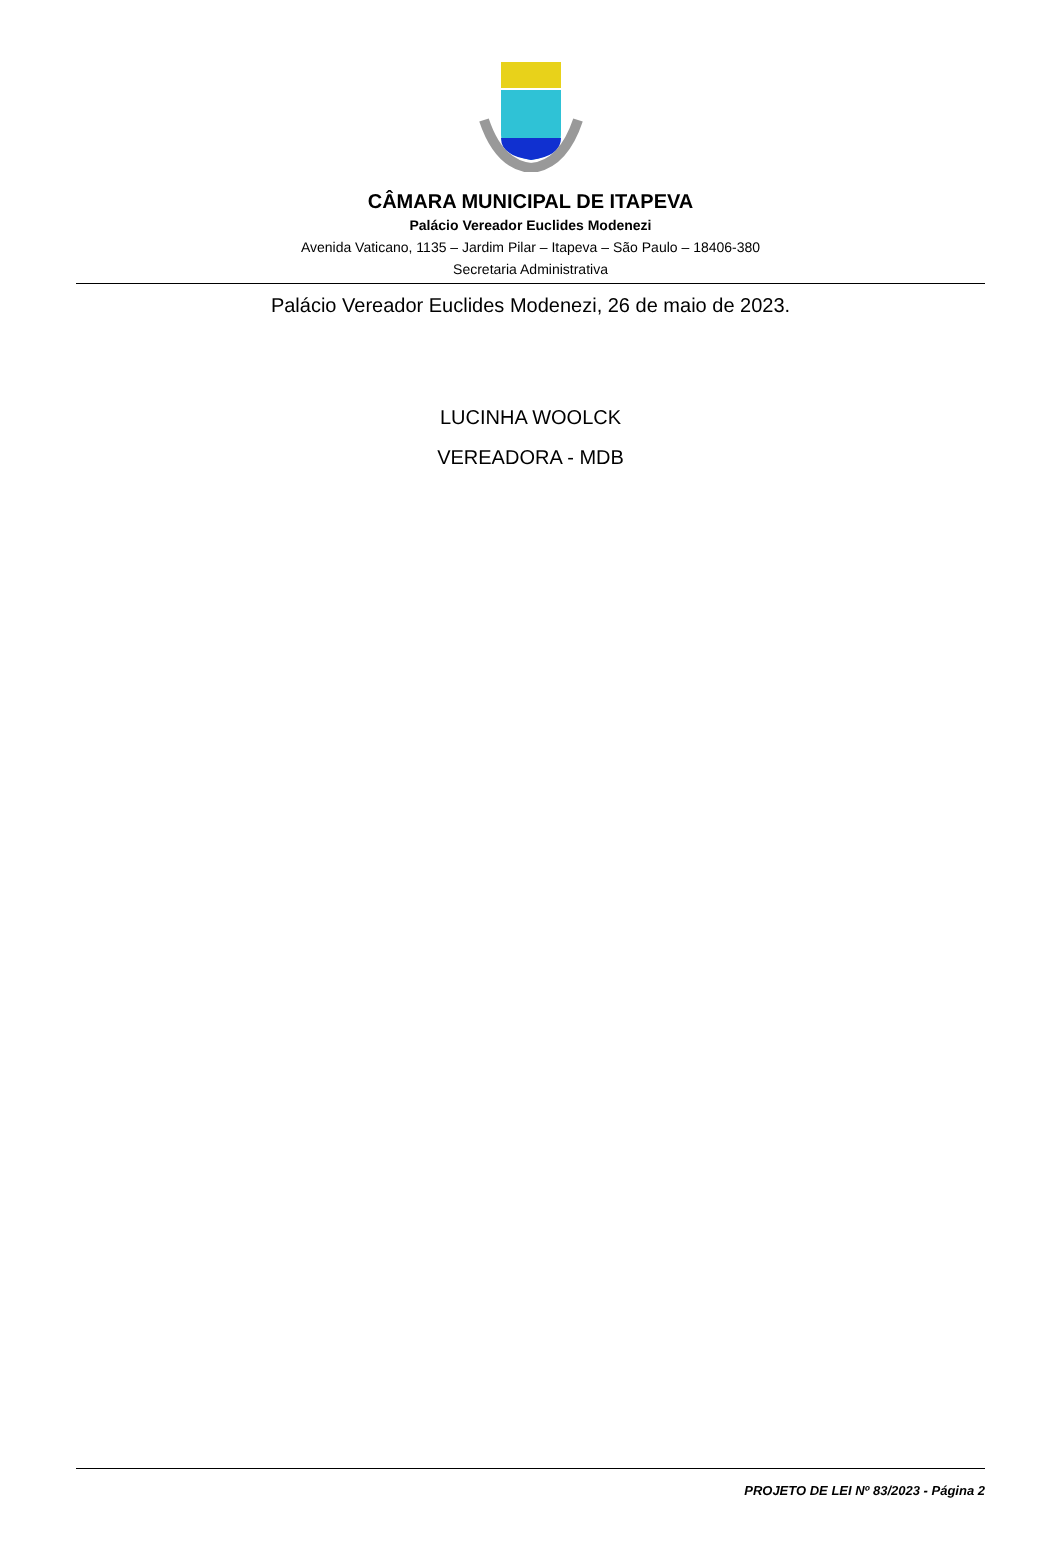CÂMARA MUNICIPAL DE ITAPEVA
Palácio Vereador Euclides Modenezi
Avenida Vaticano, 1135 – Jardim Pilar – Itapeva – São Paulo – 18406-380
Secretaria Administrativa
Palácio Vereador Euclides Modenezi, 26 de maio de 2023.
LUCINHA WOOLCK
VEREADORA - MDB
PROJETO DE LEI Nº 83/2023 - Página 2